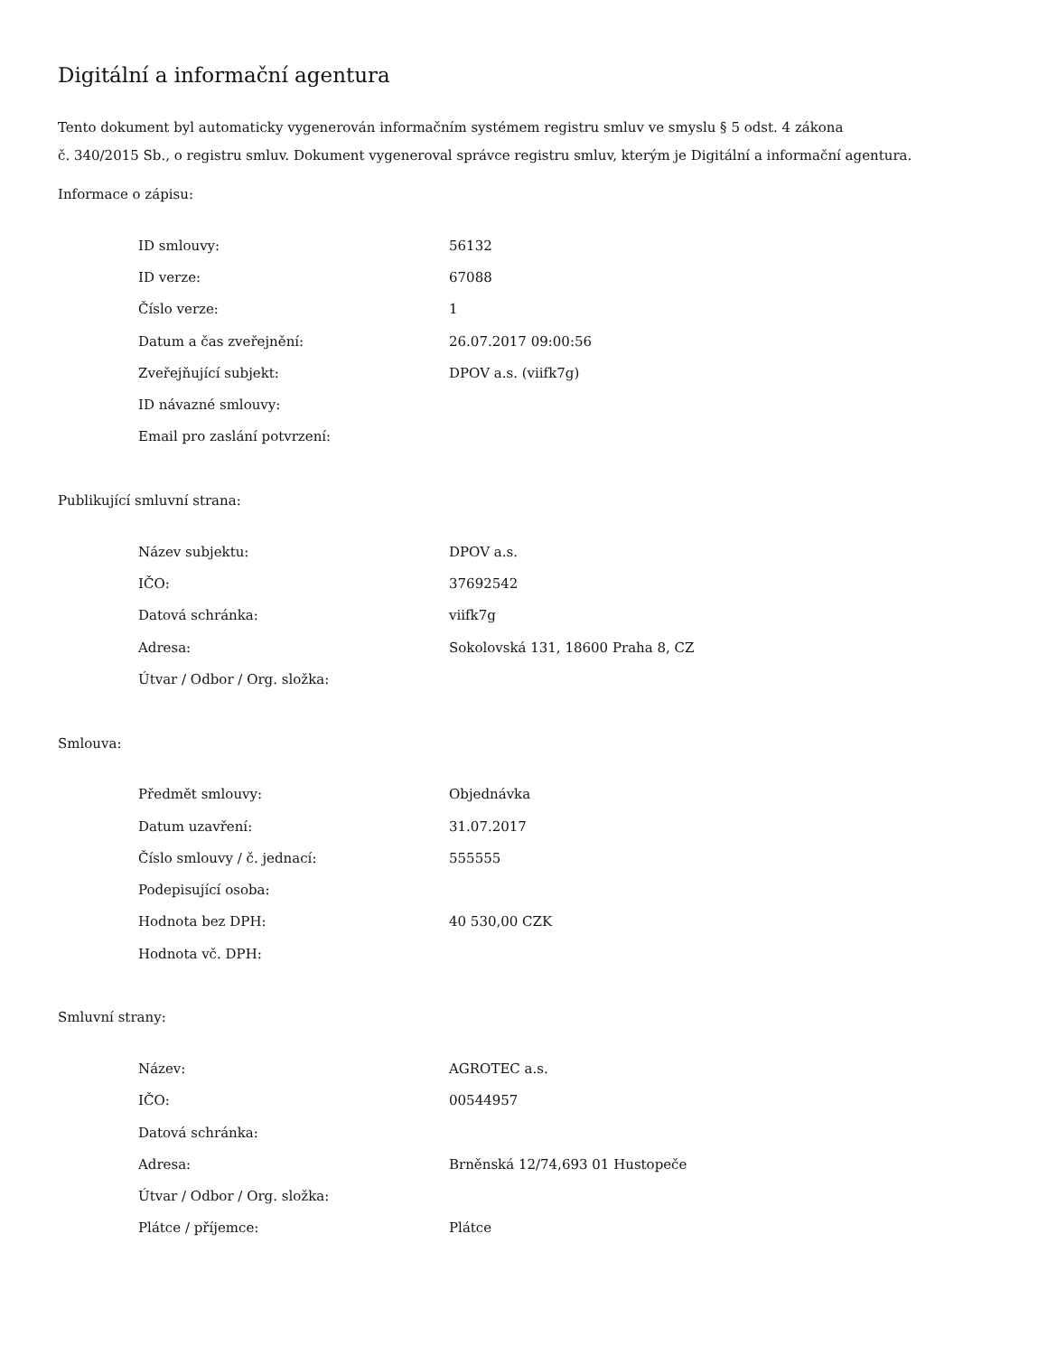Digitální a informační agentura
Tento dokument byl automaticky vygenerován informačním systémem registru smluv ve smyslu § 5 odst. 4 zákona
č. 340/2015 Sb., o registru smluv. Dokument vygeneroval správce registru smluv, kterým je Digitální a informační agentura.
Informace o zápisu:
| ID smlouvy: | 56132 |
| ID verze: | 67088 |
| Číslo verze: | 1 |
| Datum a čas zveřejnění: | 26.07.2017 09:00:56 |
| Zveřejňující subjekt: | DPOV a.s. (viifk7g) |
| ID návazné smlouvy: | |
| Email pro zaslání potvrzení: | |
Publikující smluvní strana:
| Název subjektu: | DPOV a.s. |
| IČO: | 37692542 |
| Datová schránka: | viifk7g |
| Adresa: | Sokolovská 131, 18600 Praha 8, CZ |
| Útvar / Odbor / Org. složka: | |
Smlouva:
| Předmět smlouvy: | Objednávka |
| Datum uzavření: | 31.07.2017 |
| Číslo smlouvy / č. jednací: | 555555 |
| Podepisující osoba: | |
| Hodnota bez DPH: | 40 530,00 CZK |
| Hodnota vč. DPH: | |
Smluvní strany:
| Název: | AGROTEC a.s. |
| IČO: | 00544957 |
| Datová schránka: | |
| Adresa: | Brněnská 12/74,693 01 Hustopeče |
| Útvar / Odbor / Org. složka: | |
| Plátce / příjemce: | Plátce |